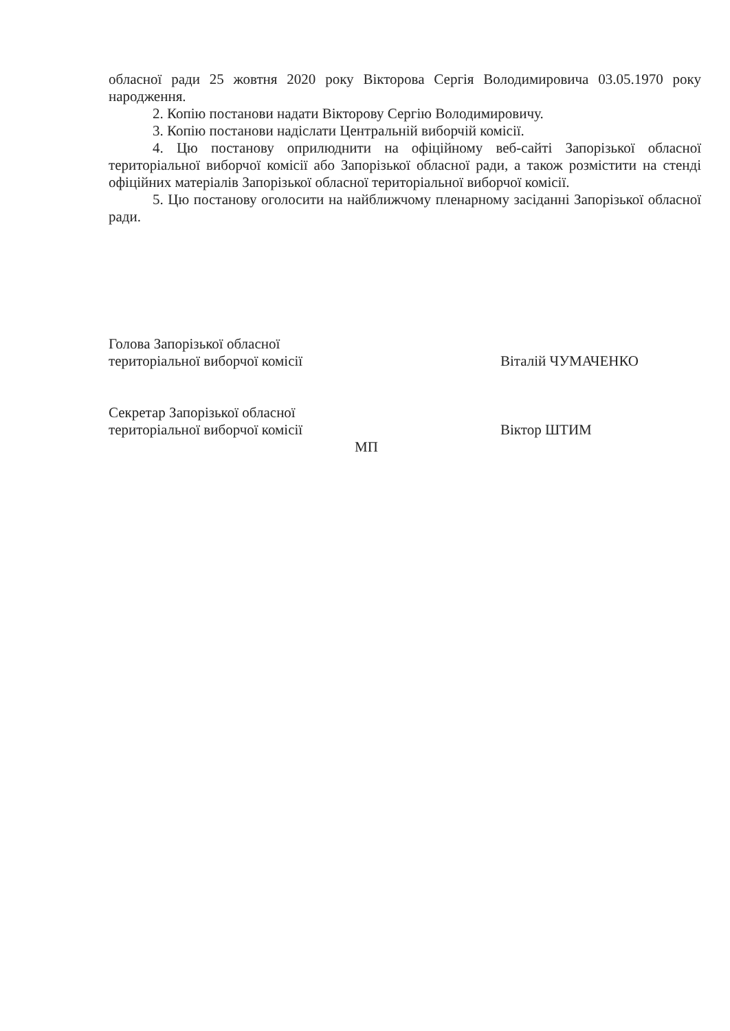обласної ради 25 жовтня 2020 року Вікторова Сергія Володимировича 03.05.1970 року народження.
2. Копію постанови надати Вікторову Сергію Володимировичу.
3. Копію постанови надіслати Центральній виборчій комісії.
4. Цю постанову оприлюднити на офіційному веб-сайті Запорізької обласної територіальної виборчої комісії або Запорізької обласної ради, а також розмістити на стенді офіційних матеріалів Запорізької обласної територіальної виборчої комісії.
5. Цю постанову оголосити на найближчому пленарному засіданні Запорізької обласної ради.
Голова Запорізької обласної
територіальної виборчої комісії
Віталій ЧУМАЧЕНКО
Секретар Запорізької обласної
територіальної виборчої комісії
Віктор ШТИМ
МП